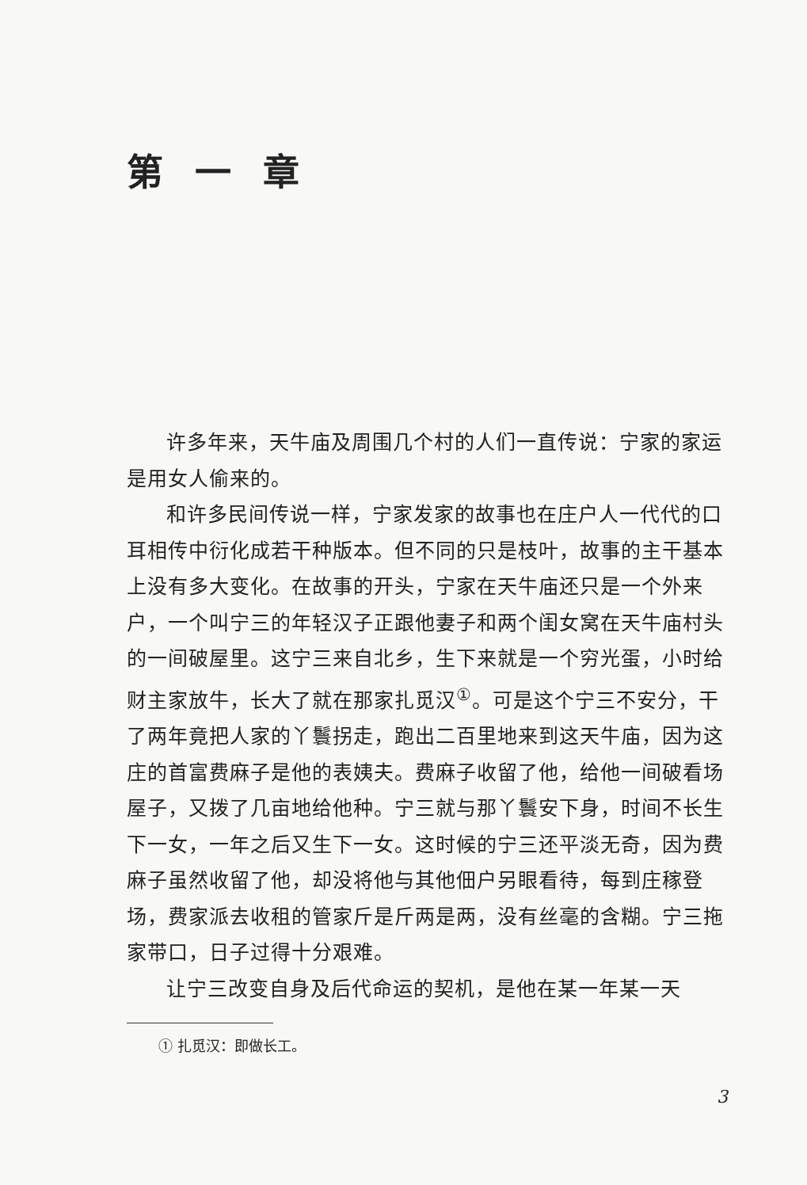第一章
许多年来，天牛庙及周围几个村的人们一直传说：宁家的家运是用女人偷来的。
和许多民间传说一样，宁家发家的故事也在庄户人一代代的口耳相传中衍化成若干种版本。但不同的只是枝叶，故事的主干基本上没有多大变化。在故事的开头，宁家在天牛庙还只是一个外来户，一个叫宁三的年轻汉子正跟他妻子和两个闺女窝在天牛庙村头的一间破屋里。这宁三来自北乡，生下来就是一个穷光蛋，小时给财主家放牛，长大了就在那家扎觅汉<sup>①</sup>。可是这个宁三不安分，干了两年竟把人家的丫鬟拐走，跑出二百里地来到这天牛庙，因为这庄的首富费麻子是他的表姨夫。费麻子收留了他，给他一间破看场屋子，又拨了几亩地给他种。宁三就与那丫鬟安下身，时间不长生下一女，一年之后又生下一女。这时候的宁三还平淡无奇，因为费麻子虽然收留了他，却没将他与其他佃户另眼看待，每到庄稼登场，费家派去收租的管家斤是斤两是两，没有丝毫的含糊。宁三拖家带口，日子过得十分艰难。
让宁三改变自身及后代命运的契机，是他在某一年某一天
① 扎觅汉：即做长工。
3